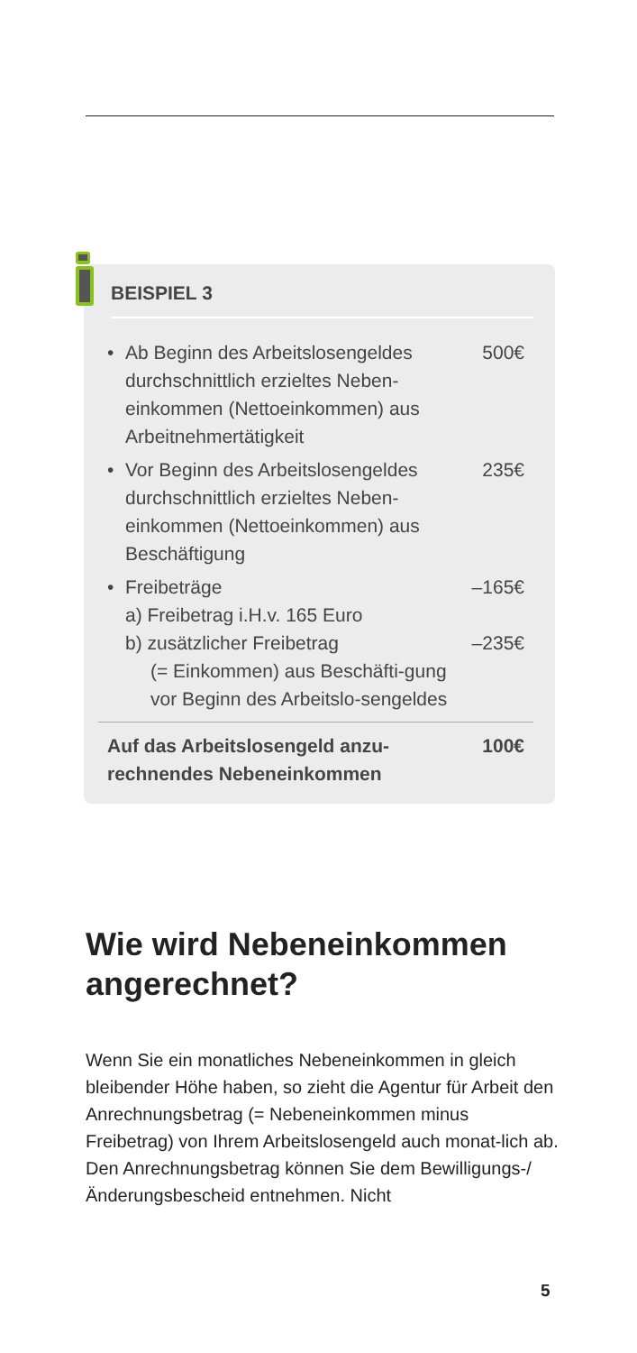BEISPIEL 3
• Ab Beginn des Arbeitslosengeldes durchschnittlich erzieltes Neben-einkommen (Nettoeinkommen) aus Arbeitnehmertätigkeit 500€
• Vor Beginn des Arbeitslosengeldes durchschnittlich erzieltes Neben-einkommen (Nettoeinkommen) aus Beschäftigung 235€
• Freibeträge
a) Freibetrag i.H.v. 165 Euro
b) zusätzlicher Freibetrag
(= Einkommen) aus Beschäfti-gung vor Beginn des Arbeitslo-sengeldes
–165€
–235€
Auf das Arbeitslosengeld anzu-
rechnendes Nebeneinkommen 100€
Wie wird Nebeneinkommen angerechnet?
Wenn Sie ein monatliches Nebeneinkommen in gleich bleibender Höhe haben, so zieht die Agentur für Arbeit den Anrechnungsbetrag (= Nebeneinkommen minus Freibetrag) von Ihrem Arbeitslosengeld auch monat-lich ab. Den Anrechnungsbetrag können Sie dem Bewilligungs-/Änderungsbescheid entnehmen. Nicht
5